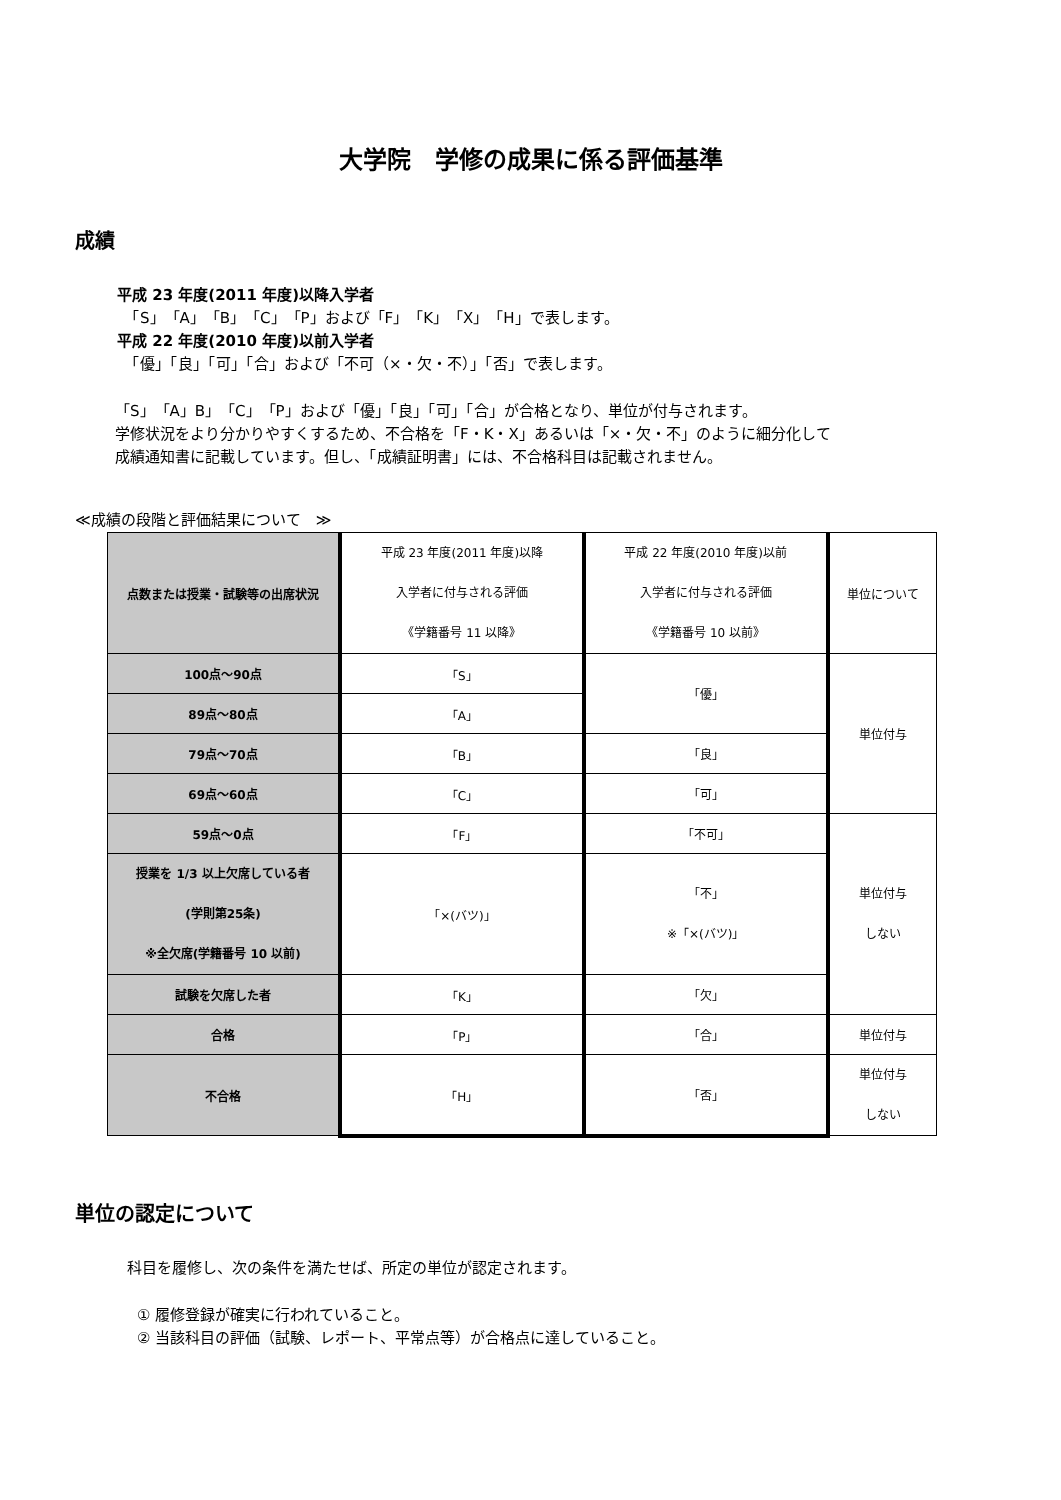大学院　学修の成果に係る評価基準
成績
平成 23 年度(2011 年度)以降入学者
　「S」「A」「B」「C」「P」および「F」「K」「X」「H」で表します。
平成 22 年度(2010 年度)以前入学者
　「優」「良」「可」「合」および「不可（×・欠・不）」「否」で表します。
「S」「A」B」「C」「P」および「優」「良」「可」「合」が合格となり、単位が付与されます。
学修状況をより分かりやすくするため、不合格を「F・K・X」あるいは「×・欠・不」のように細分化して
成績通知書に記載しています。但し、「成績証明書」には、不合格科目は記載されません。
≪成績の段階と評価結果について　≫
| 点数または授業・試験等の出席状況 | 平成 23 年度(2011 年度)以降 入学者に付与される評価 《学籍番号 11 以降》 | 平成 22 年度(2010 年度)以前 入学者に付与される評価 《学籍番号 10 以前》 | 単位について |
| 100点～90点 | 「S」 | 「優」 | 単位付与 |
| 89点～80点 | 「A」 | | |
| 79点～70点 | 「B」 | 「良」 | |
| 69点～60点 | 「C」 | 「可」 | |
| 59点～0点 | 「F」 | 「不可」 | 単位付与 しない |
| 授業を 1/3 以上欠席している者 (学則第25条) ※全欠席(学籍番号 10 以前) | 「×(バツ)」 | 「不」 ※「×(バツ)」 | |
| 試験を欠席した者 | 「K」 | 「欠」 | |
| 合格 | 「P」 | 「合」 | 単位付与 |
| 不合格 | 「H」 | 「否」 | 単位付与 しない |
単位の認定について
科目を履修し、次の条件を満たせば、所定の単位が認定されます。
① 履修登録が確実に行われていること。
② 当該科目の評価（試験、レポート、平常点等）が合格点に達していること。